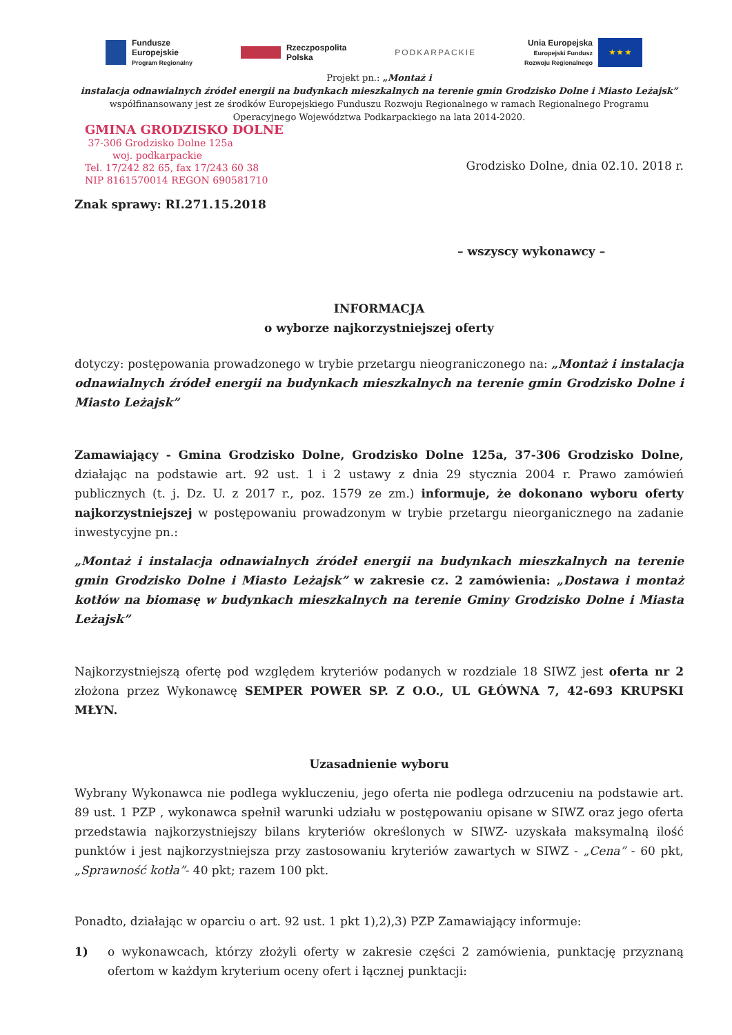Fundusze
Europejskie
Program Regionalny
Rzeczpospolita
Polska
PODKARPACKIE
Unia Europejska
Europejski Fundusz
Rozwoju Regionalnego
★ ★ ★
Projekt pn.: „Montaż i
instalacja odnawialnych źródeł energii na budynkach mieszkalnych na terenie gmin Grodzisko Dolne i Miasto Leżajsk”
współfinansowany jest ze środków Europejskiego Funduszu Rozwoju Regionalnego w ramach Regionalnego Programu
Operacyjnego Województwa Podkarpackiego na lata 2014-2020.
GMINA GRODZISKO DOLNE
37-306 Grodzisko Dolne 125a
woj. podkarpackie
Tel. 17/242 82 65, fax 17/243 60 38
NIP 8161570014 REGON 690581710
Grodzisko Dolne, dnia 02.10. 2018 r.
Znak sprawy: RI.271.15.2018
– wszyscy wykonawcy –
INFORMACJA
o wyborze najkorzystniejszej oferty
dotyczy: postępowania prowadzonego w trybie przetargu nieograniczonego na: „Montaż i instalacja odnawialnych źródeł energii na budynkach mieszkalnych na terenie gmin Grodzisko Dolne i Miasto Leżajsk”
Zamawiający - Gmina Grodzisko Dolne, Grodzisko Dolne 125a, 37-306 Grodzisko Dolne, działając na podstawie art. 92 ust. 1 i 2 ustawy z dnia 29 stycznia 2004 r. Prawo zamówień publicznych (t. j. Dz. U. z 2017 r., poz. 1579 ze zm.) informuje, że dokonano wyboru oferty najkorzystniejszej w postępowaniu prowadzonym w trybie przetargu nieorganicznego na zadanie inwestycyjne pn.:
„Montaż i instalacja odnawialnych źródeł energii na budynkach mieszkalnych na terenie gmin Grodzisko Dolne i Miasto Leżajsk” w zakresie cz. 2 zamówienia: „Dostawa i montaż kotłów na biomasę w budynkach mieszkalnych na terenie Gminy Grodzisko Dolne i Miasta Leżajsk”
Najkorzystniejszą ofertę pod względem kryteriów podanych w rozdziale 18 SIWZ jest oferta nr 2 złożona przez Wykonawcę SEMPER POWER SP. Z O.O., UL GŁÓWNA 7, 42-693 KRUPSKI MŁYN.
Uzasadnienie wyboru
Wybrany Wykonawca nie podlega wykluczeniu, jego oferta nie podlega odrzuceniu na podstawie art. 89 ust. 1 PZP , wykonawca spełnił warunki udziału w postępowaniu opisane w SIWZ oraz jego oferta przedstawia najkorzystniejszy bilans kryteriów określonych w SIWZ- uzyskała maksymalną ilość punktów i jest najkorzystniejsza przy zastosowaniu kryteriów zawartych w SIWZ - „Cena” - 60 pkt, „Sprawność kotła”- 40 pkt; razem 100 pkt.
Ponadto, działając w oparciu o art. 92 ust. 1 pkt 1),2),3) PZP Zamawiający informuje:
1) o wykonawcach, którzy złożyli oferty w zakresie części 2 zamówienia, punktację przyznaną ofertom w każdym kryterium oceny ofert i łącznej punktacji: